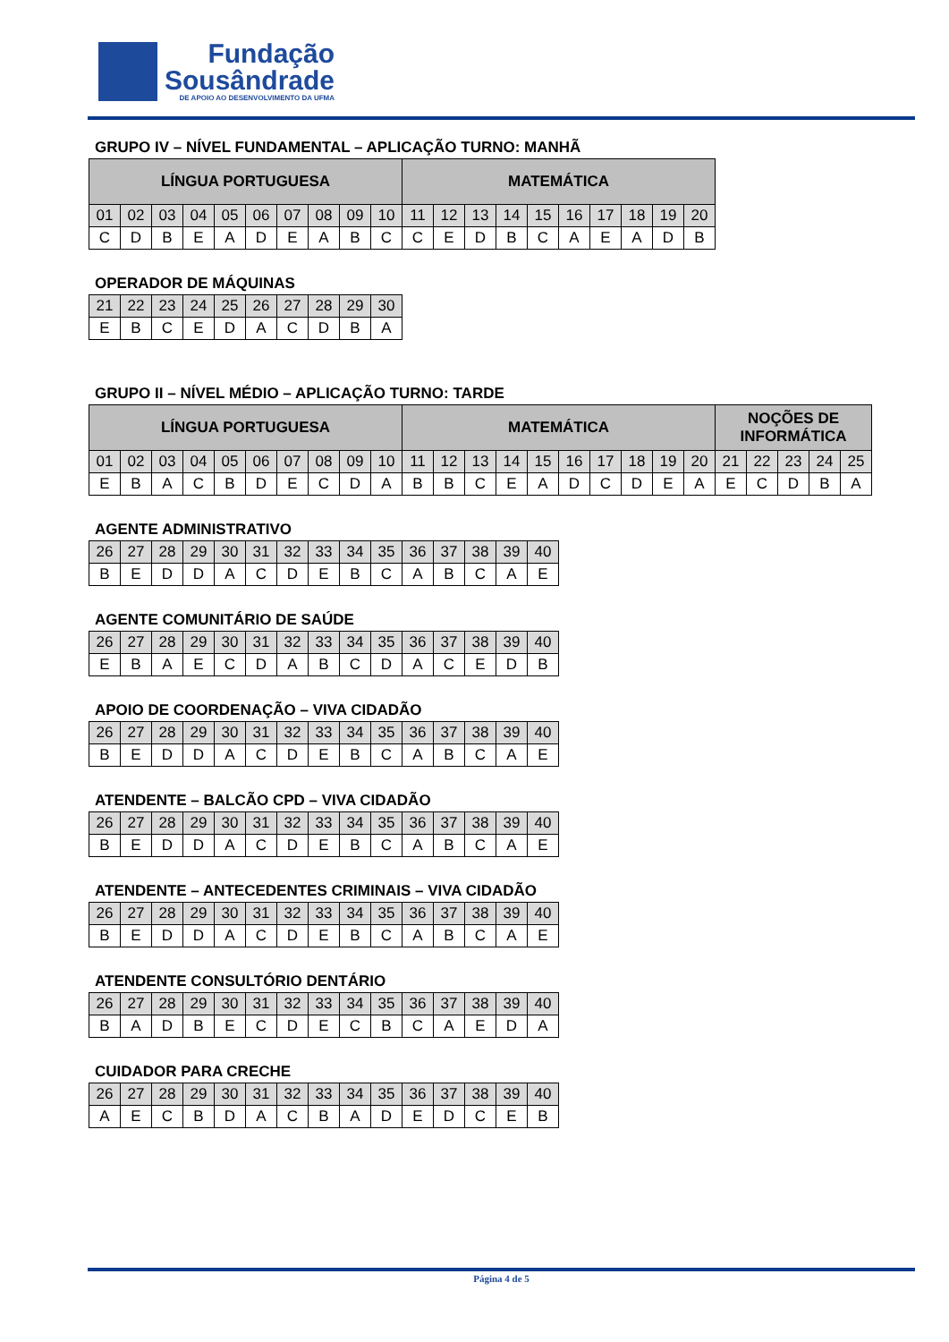Fundação
Sousândrade
DE APOIO AO DESENVOLVIMENTO DA UFMA
GRUPO IV – NÍVEL FUNDAMENTAL – APLICAÇÃO TURNO: MANHÃ
| LÍNGUA PORTUGUESA | | | | | | | | | | MATEMÁTICA | | | | | | | | | |
| --- | --- | --- | --- | --- | --- | --- | --- | --- | --- | --- | --- | --- | --- | --- | --- | --- | --- | --- | --- |
| 01 | 02 | 03 | 04 | 05 | 06 | 07 | 08 | 09 | 10 | 11 | 12 | 13 | 14 | 15 | 16 | 17 | 18 | 19 | 20 |
| C | D | B | E | A | D | E | A | B | C | C | E | D | B | C | A | E | A | D | B |
OPERADOR DE MÁQUINAS
| 21 | 22 | 23 | 24 | 25 | 26 | 27 | 28 | 29 | 30 |
| E | B | C | E | D | A | C | D | B | A |
GRUPO II – NÍVEL MÉDIO – APLICAÇÃO TURNO: TARDE
| LÍNGUA PORTUGUESA | | | | | | | | | | MATEMÁTICA | | | | | | | | | | NOÇÕES DE INFORMÁTICA | | | | |
| --- | --- | --- | --- | --- | --- | --- | --- | --- | --- | --- | --- | --- | --- | --- | --- | --- | --- | --- | --- | --- | --- | --- | --- | --- |
| 01 | 02 | 03 | 04 | 05 | 06 | 07 | 08 | 09 | 10 | 11 | 12 | 13 | 14 | 15 | 16 | 17 | 18 | 19 | 20 | 21 | 22 | 23 | 24 | 25 |
| E | B | A | C | B | D | E | C | D | A | B | B | C | E | A | D | C | D | E | A | E | C | D | B | A |
AGENTE ADMINISTRATIVO
| 26 | 27 | 28 | 29 | 30 | 31 | 32 | 33 | 34 | 35 | 36 | 37 | 38 | 39 | 40 |
| B | E | D | D | A | C | D | E | B | C | A | B | C | A | E |
AGENTE COMUNITÁRIO DE SAÚDE
| 26 | 27 | 28 | 29 | 30 | 31 | 32 | 33 | 34 | 35 | 36 | 37 | 38 | 39 | 40 |
| E | B | A | E | C | D | A | B | C | D | A | C | E | D | B |
APOIO DE COORDENAÇÃO – VIVA CIDADÃO
| 26 | 27 | 28 | 29 | 30 | 31 | 32 | 33 | 34 | 35 | 36 | 37 | 38 | 39 | 40 |
| B | E | D | D | A | C | D | E | B | C | A | B | C | A | E |
ATENDENTE – BALCÃO CPD – VIVA CIDADÃO
| 26 | 27 | 28 | 29 | 30 | 31 | 32 | 33 | 34 | 35 | 36 | 37 | 38 | 39 | 40 |
| B | E | D | D | A | C | D | E | B | C | A | B | C | A | E |
ATENDENTE – ANTECEDENTES CRIMINAIS – VIVA CIDADÃO
| 26 | 27 | 28 | 29 | 30 | 31 | 32 | 33 | 34 | 35 | 36 | 37 | 38 | 39 | 40 |
| B | E | D | D | A | C | D | E | B | C | A | B | C | A | E |
ATENDENTE CONSULTÓRIO DENTÁRIO
| 26 | 27 | 28 | 29 | 30 | 31 | 32 | 33 | 34 | 35 | 36 | 37 | 38 | 39 | 40 |
| B | A | D | B | E | C | D | E | C | B | C | A | E | D | A |
CUIDADOR PARA CRECHE
| 26 | 27 | 28 | 29 | 30 | 31 | 32 | 33 | 34 | 35 | 36 | 37 | 38 | 39 | 40 |
| A | E | C | B | D | A | C | B | A | D | E | D | C | E | B |
Página 4 de 5